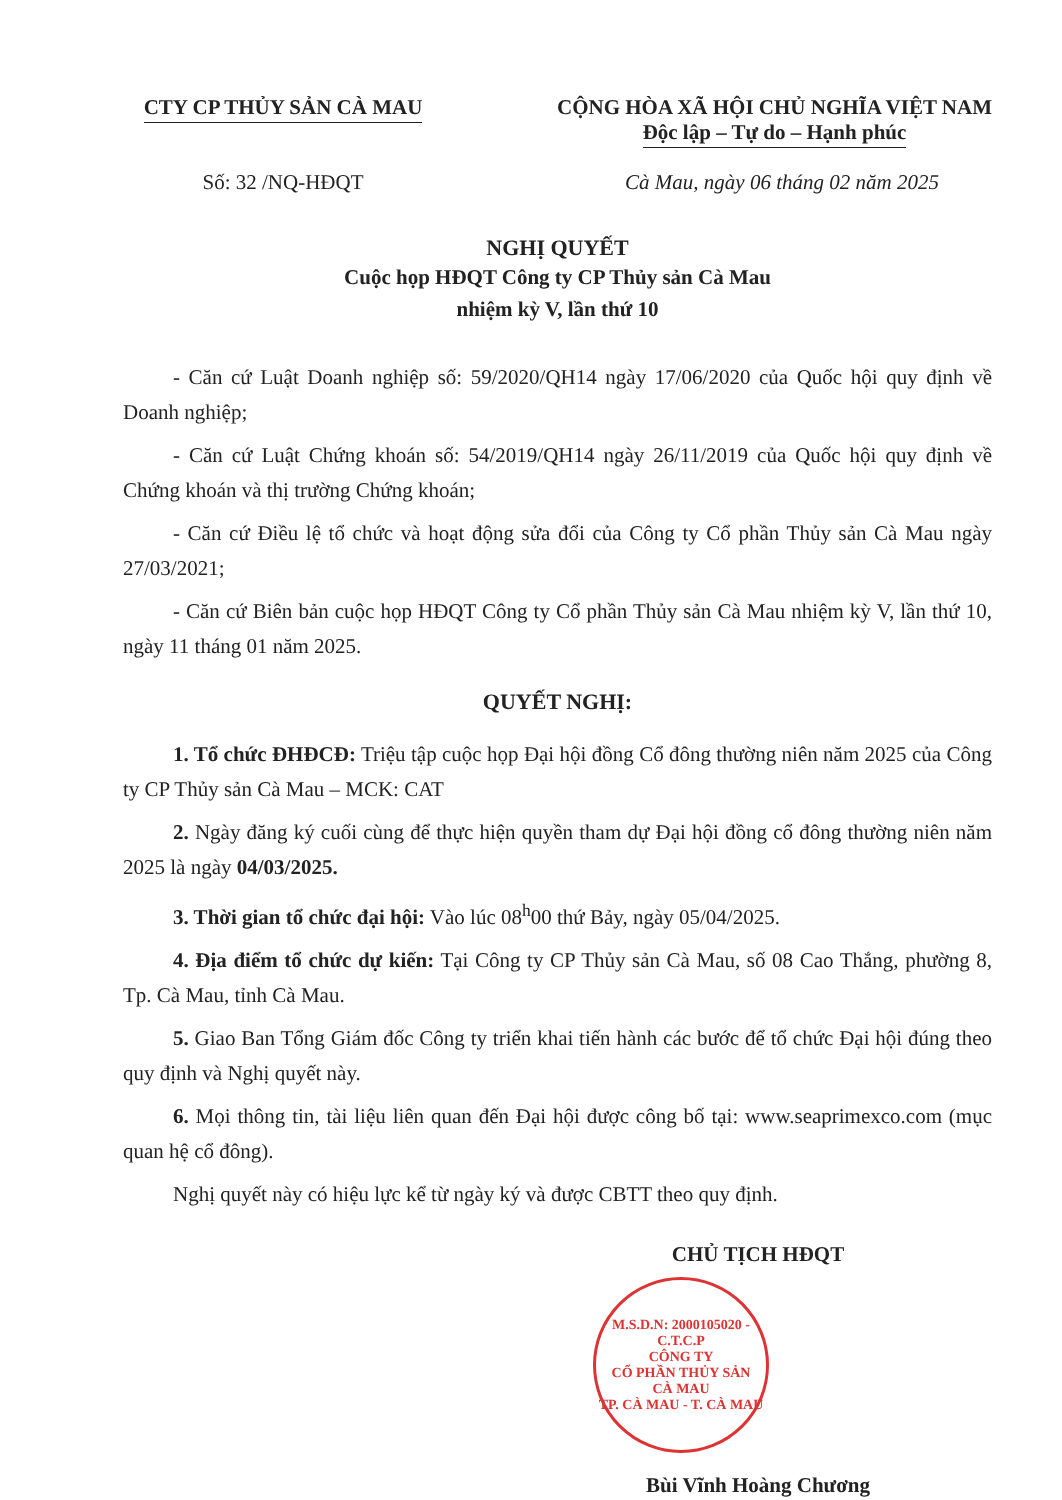CTY CP THỦY SẢN CÀ MAU CỘNG HÒA XÃ HỘI CHỦ NGHĨA VIỆT NAM
Độc lập – Tự do – Hạnh phúc
Số: 32 /NQ-HĐQT Cà Mau, ngày 06 tháng 02 năm 2025
NGHỊ QUYẾT
Cuộc họp HĐQT Công ty CP Thủy sản Cà Mau
nhiệm kỳ V, lần thứ 10
- Căn cứ Luật Doanh nghiệp số: 59/2020/QH14 ngày 17/06/2020 của Quốc hội quy định về Doanh nghiệp;
- Căn cứ Luật Chứng khoán số: 54/2019/QH14 ngày 26/11/2019 của Quốc hội quy định về Chứng khoán và thị trường Chứng khoán;
- Căn cứ Điều lệ tổ chức và hoạt động sửa đổi của Công ty Cổ phần Thủy sản Cà Mau ngày 27/03/2021;
- Căn cứ Biên bản cuộc họp HĐQT Công ty Cổ phần Thủy sản Cà Mau nhiệm kỳ V, lần thứ 10, ngày 11 tháng 01 năm 2025.
QUYẾT NGHỊ:
1. Tổ chức ĐHĐCĐ: Triệu tập cuộc họp Đại hội đồng Cổ đông thường niên năm 2025 của Công ty CP Thủy sản Cà Mau – MCK: CAT
2. Ngày đăng ký cuối cùng để thực hiện quyền tham dự Đại hội đồng cổ đông thường niên năm 2025 là ngày 04/03/2025.
3. Thời gian tổ chức đại hội: Vào lúc 08<sup>h</sup>00 thứ Bảy, ngày 05/04/2025.
4. Địa điểm tổ chức dự kiến: Tại Công ty CP Thủy sản Cà Mau, số 08 Cao Thắng, phường 8, Tp. Cà Mau, tỉnh Cà Mau.
5. Giao Ban Tổng Giám đốc Công ty triển khai tiến hành các bước để tổ chức Đại hội đúng theo quy định và Nghị quyết này.
6. Mọi thông tin, tài liệu liên quan đến Đại hội được công bố tại: www.seaprimexco.com (mục quan hệ cổ đông).
Nghị quyết này có hiệu lực kể từ ngày ký và được CBTT theo quy định.
CHỦ TỊCH HĐQT
M.S.D.N: 2000105020 - C.T.C.P
CÔNG TY
CỔ PHẦN THỦY SẢN
CÀ MAU
TP. CÀ MAU - T. CÀ MAU
Bùi Vĩnh Hoàng Chương